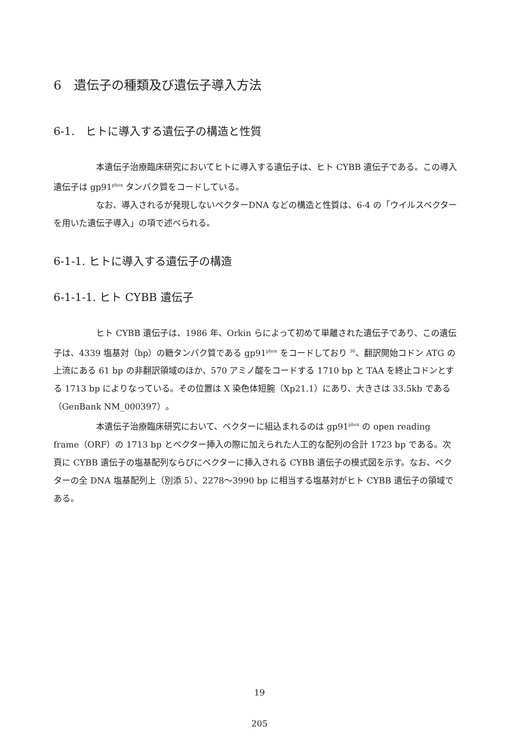6　遺伝子の種類及び遺伝子導入方法
6-1.　ヒトに導入する遺伝子の構造と性質
本遺伝子治療臨床研究においてヒトに導入する遺伝子は、ヒト CYBB 遺伝子である。この導入遺伝子は gp91<sup>phox</sup> タンパク質をコードしている。
なお、導入されるが発現しないベクターDNA などの構造と性質は、6-4 の「ウイルスベクターを用いた遺伝子導入」の項で述べられる。
6-1-1. ヒトに導入する遺伝子の構造
6-1-1-1. ヒト CYBB 遺伝子
ヒト CYBB 遺伝子は、1986 年、Orkin らによって初めて単離された遺伝子であり、この遺伝子は、4339 塩基対（bp）の糖タンパク質である gp91<sup>phox</sup> をコードしており <sup>36</sup>、翻訳開始コドン ATG の上流にある 61 bp の非翻訳領域のほか、570 アミノ酸をコードする 1710 bp と TAA を終止コドンとする 1713 bp によりなっている。その位置は X 染色体短腕（Xp21.1）にあり、大きさは 33.5kb である（GenBank NM_000397）。
本遺伝子治療臨床研究において、ベクターに組込まれるのは gp91<sup>phox</sup> の open reading frame（ORF）の 1713 bp とベクター挿入の際に加えられた人工的な配列の合計 1723 bp である。次頁に CYBB 遺伝子の塩基配列ならびにベクターに挿入される CYBB 遺伝子の模式図を示す。なお、ベクターの全 DNA 塩基配列上（別添 5）、2278～3990 bp に相当する塩基対がヒト CYBB 遺伝子の領域である。
19
205